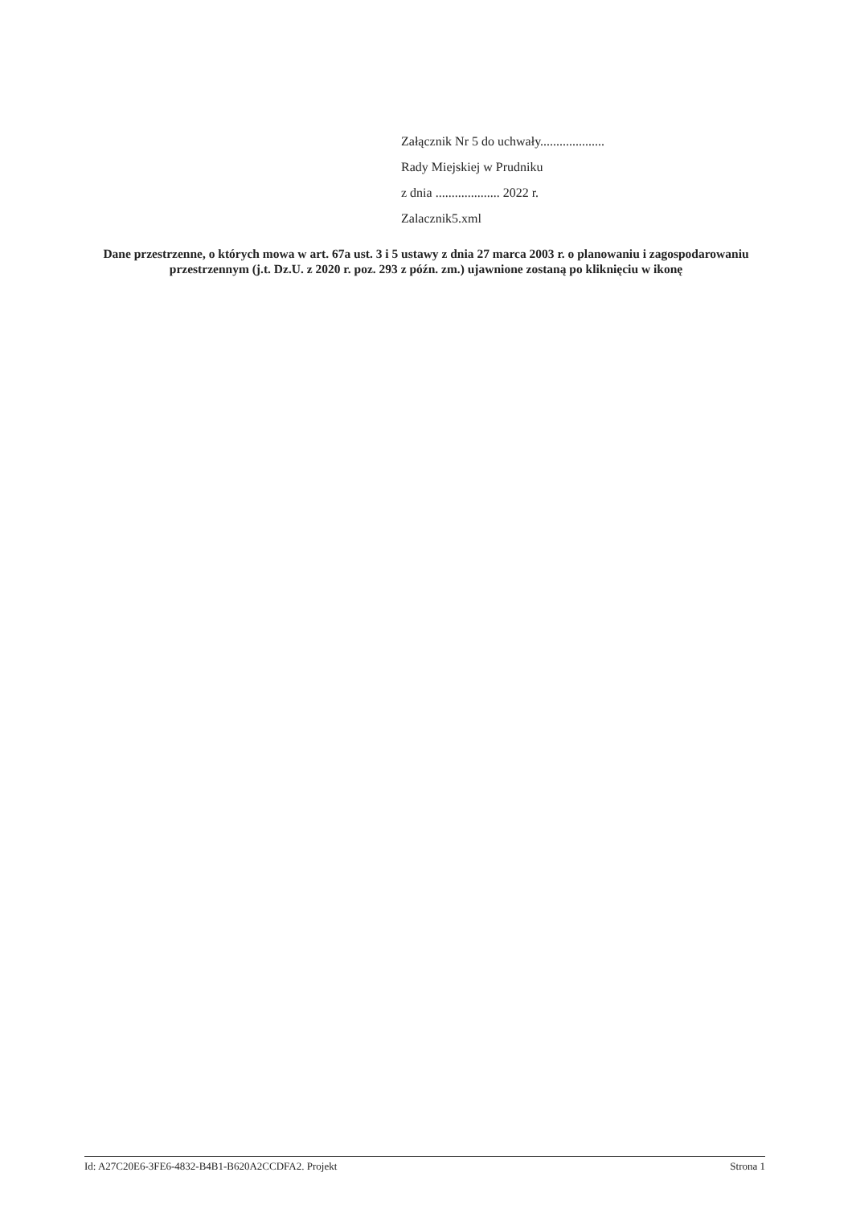Załącznik Nr 5 do uchwały....................
Rady Miejskiej w Prudniku
z dnia .................... 2022 r.
Zalacznik5.xml
Dane przestrzenne, o których mowa w art. 67a ust. 3 i 5 ustawy z dnia 27 marca 2003 r. o planowaniu i zagospodarowaniu przestrzennym (j.t. Dz.U. z 2020 r. poz. 293 z późn. zm.) ujawnione zostaną po kliknięciu w ikonę
Id: A27C20E6-3FE6-4832-B4B1-B620A2CCDFA2. Projekt Strona 1